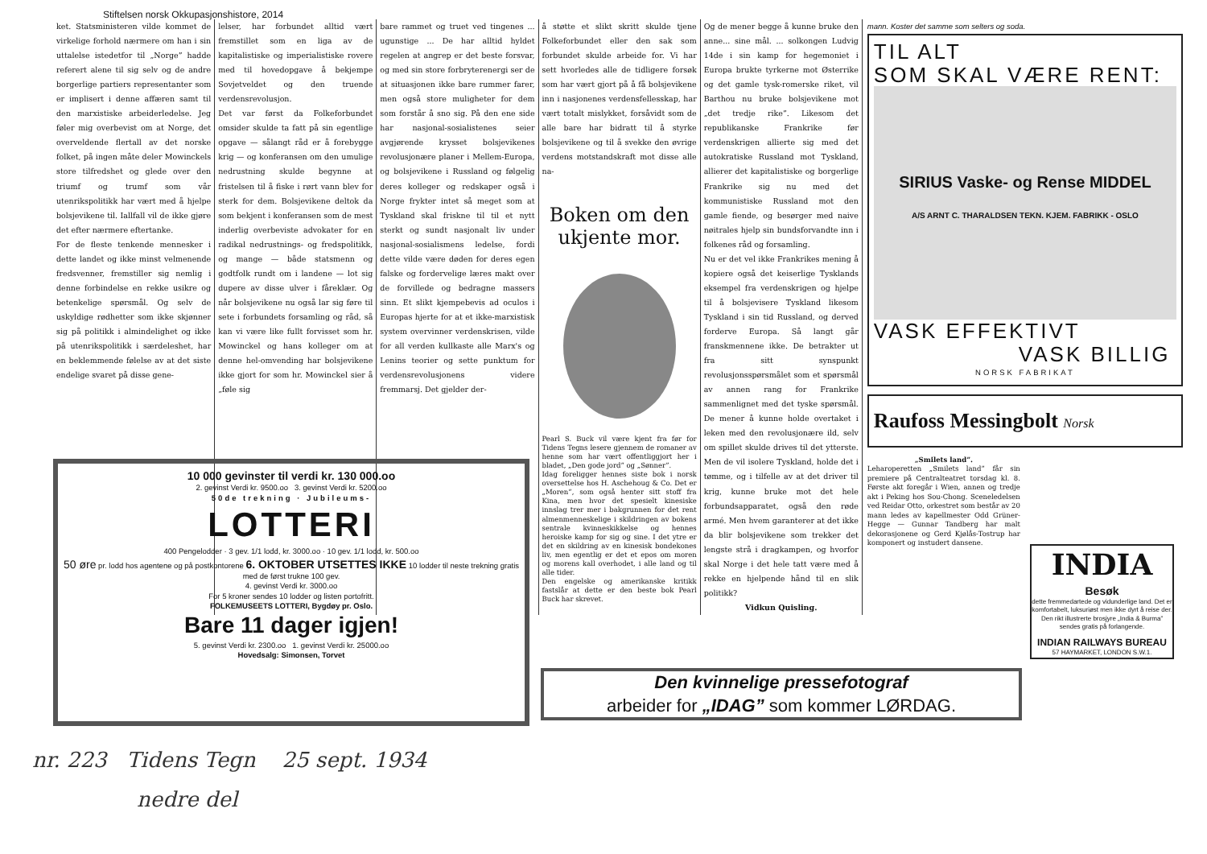Stiftelsen norsk Okkupasjonshistore, 2014
ket. Statsministeren vilde kommet de virkelige forhold nærmere om han i sin uttalelse istedetfor til „Norge” hadde referert alene til sig selv og de andre borgerlige partiers representanter som er implisert i denne affæren samt til den marxistiske arbeiderledelse. Jeg føler mig overbevist om at Norge, det overveldende flertall av det norske folket, på ingen måte deler Mowinckels store tilfredshet og glede over den triumf og trumf som vår utenrikspolitikk har vært med å hjelpe bolsjevikene til. Iallfall vil de ikke gjøre det efter nærmere eftertanke.
For de fleste tenkende mennesker i dette landet og ikke minst velmenende fredsvenner, fremstiller sig nemlig i denne forbindelse en rekke usikre og betenkelige spørsmål. Og selv de uskyldige rødhetter som ikke skjønner sig på politikk i almindelighet og ikke på utenrikspolitikk i særdeleshet, har en beklemmende følelse av at det siste endelige svaret på disse gene-
lelser, har forbundet alltid vært fremstillet som en liga av de kapitalistiske og imperialistiske rovere med til hovedopgave å bekjempe Sovjetveldet og den truende verdensrevolusjon.
Det var først da Folkeforbundet omsider skulde ta fatt på sin egentlige opgave — sålangt råd er å forebygge krig — og konferansen om den umulige nedrustning skulde begynne at fristelsen til å fiske i rørt vann blev for sterk for dem. Bolsjevikene deltok da som bekjent i konferansen som de mest inderlig overbeviste advokater for en radikal nedrustnings- og fredspolitikk, og mange — både statsmenn og godtfolk rundt om i landene — lot sig dupere av disse ulver i fåreklær. Og når bolsjevikene nu også lar sig føre til sete i forbundets forsamling og råd, så kan vi være like fullt forvisset som hr. Mowinckel og hans kolleger om at denne hel-omvending har bolsjevikene ikke gjort for som hr. Mowinckel sier å „føle sig
bare rammet og truet ved tingenes ... ugunstige ... De har alltid hyldet regelen at angrep er det beste forsvar, og med sin store forbryterenergi ser de at situasjonen ikke bare rummer farer, men også store muligheter for dem som forstår å sno sig. På den ene side har nasjonal-sosialistenes seier avgjørende krysset bolsjevikenes revolusjonære planer i Mellem-Europa, og bolsjevikene i Russland og følgelig deres kolleger og redskaper også i Norge frykter intet så meget som at Tyskland skal friskne til til et nytt sterkt og sundt nasjonalt liv under nasjonal-sosialismens ledelse, fordi dette vilde være døden for deres egen falske og fordervelige læres makt over de forvillede og bedragne massers sinn. Et slikt kjempebevis ad oculos i Europas hjerte for at et ikke-marxistisk system overvinner verdenskrisen, vilde for all verden kullkaste alle Marx's og Lenins teorier og sette punktum for verdensrevolusjonens videre fremmarsj. Det gjelder der-
å støtte et slikt skritt skulde tjene Folkeforbundet eller den sak som forbundet skulde arbeide for. Vi har sett hvorledes alle de tidligere forsøk som har vært gjort på å få bolsjevikene inn i nasjonenes verdensfellesskap, har vært totalt mislykket, forsåvidt som de alle bare har bidratt til å styrke bolsjevikene og til å svekke den øvrige verdens motstandskraft mot disse alle na-
Boken om den ukjente mor.
Pearl S. Buck vil være kjent fra før for Tidens Tegns lesere gjennem de romaner av henne som har vært offentliggjort her i bladet, „Den gode jord” og „Sønner”.
Idag foreligger hennes siste bok i norsk oversettelse hos H. Aschehoug & Co. Det er „Moren”, som også henter sitt stoff fra Kina, men hvor det spesielt kinesiske innslag trer mer i bakgrunnen for det rent almenmenneskelige i skildringen av bokens sentrale kvinneskikkelse og hennes heroiske kamp for sig og sine. I det ytre er det en skildring av en kinesisk bondekones liv, men egentlig er det et epos om moren og morens kall overhodet, i alle land og til alle tider.
Den engelske og amerikanske kritikk fastslår at dette er den beste bok Pearl Buck har skrevet.
Og de mener begge å kunne bruke den anne... sine mål. ... solkongen Ludvig 14de i sin kamp for hegemoniet i Europa brukte tyrkerne mot Østerrike og det gamle tysk-romerske riket, vil Barthou nu bruke bolsjevikene mot „det tredje rike”. Likesom det republikanske Frankrike før verdenskrigen allierte sig med det autokratiske Russland mot Tyskland, allierer det kapitalistiske og borgerlige Frankrike sig nu med det kommunistiske Russland mot den gamle fiende, og besørger med naive nøitrales hjelp sin bundsforvandte inn i folkenes råd og forsamling.
Nu er det vel ikke Frankrikes mening å kopiere også det keiserlige Tysklands eksempel fra verdenskrigen og hjelpe til å bolsjevisere Tyskland likesom Tyskland i sin tid Russland, og derved forderve Europa. Så langt går franskmennene ikke. De betrakter ut fra sitt synspunkt revolusjonsspørsmålet som et spørsmål av annen rang for Frankrike sammenlignet med det tyske spørsmål. De mener å kunne holde overtaket i leken med den revolusjonære ild, selv om spillet skulde drives til det ytterste. Men de vil isolere Tyskland, holde det i tømme, og i tilfelle av at det driver til krig, kunne bruke mot det hele forbundsapparatet, også den røde armé. Men hvem garanterer at det ikke da blir bolsjevikene som trekker det lengste strå i dragkampen, og hvorfor skal Norge i det hele tatt være med å rekke en hjelpende hånd til en slik politikk?
Vidkun Quisling.
mann. Koster det samme som selters og soda.
TIL ALT
SOM SKAL VÆRE RENT:
SIRIUS Vaske- og Rense MIDDEL
A/S ARNT C. THARALDSEN TEKN. KJEM. FABRIKK - OSLO
VASK EFFEKTIVT
VASK BILLIG
NORSK FABRIKAT
Raufoss Messingbolt Norsk
„Smilets land”.
Leharoperetten „Smilets land” får sin premiere på Centralteatret torsdag kl. 8. Første akt foregår i Wien, annen og tredje akt i Peking hos Sou-Chong. Sceneledelsen ved Reidar Otto, orkestret som består av 20 mann ledes av kapellmester Odd Grüner-Hegge — Gunnar Tandberg har malt dekorasjonene og Gerd Kjølås-Tostrup har komponert og instudert dansene.
10 000 gevinster til verdi kr. 130 000.oo
2. gevinst Verdi kr. 9500.oo 3. gevinst Verdi kr. 5200.oo
50de trekning · Jubileums-
LOTTERI
400 Pengelodder · 3 gev. 1/1 lodd, kr. 3000.oo · 10 gev. 1/1 lodd, kr. 500.oo
50 øre pr. lodd hos agentene og på postkontorene 6. OKTOBER UTSETTES IKKE 10 lodder til neste trekning gratis med de først trukne 100 gev.
4. gevinst Verdi kr. 3000.oo
For 5 kroner sendes 10 lodder og listen portofritt.
FOLKEMUSEETS LOTTERI, Bygdøy pr. Oslo.
Bare 11 dager igjen!
5. gevinst Verdi kr. 2300.oo 1. gevinst Verdi kr. 25000.oo
Hovedsalg: Simonsen, Torvet
Den kvinnelige pressefotograf
arbeider for „IDAG” som kommer LØRDAG.
INDIA
Besøk
dette fremmedartede og vidunderlige land. Det er komfortabelt, luksuriøst men ikke dyrt å reise der. Den rikt illustrerte brosjyre „India & Burma” sendes gratis på forlangende.
INDIAN RAILWAYS BUREAU
57 HAYMARKET, LONDON S.W.1.
nr. 223 Tidens Tegn 25 sept. 1934
nedre del